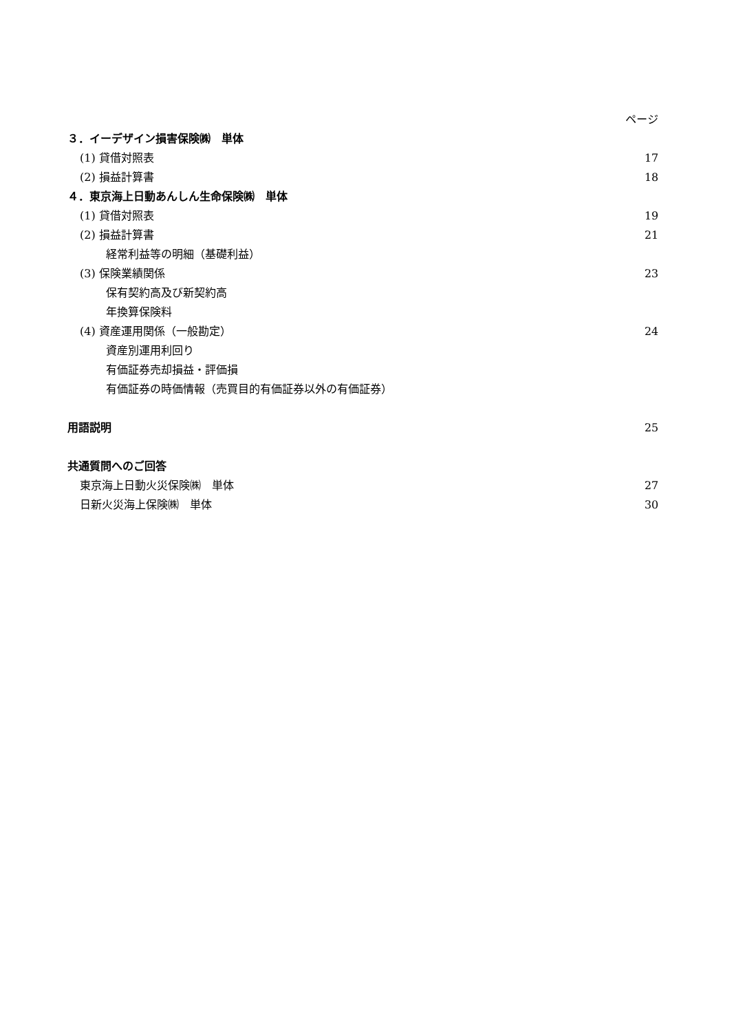ページ
３．イーデザイン損害保険㈱　単体
(1) 貸借対照表 17
(2) 損益計算書 18
４．東京海上日動あんしん生命保険㈱　単体
(1) 貸借対照表 19
(2) 損益計算書 21
経常利益等の明細（基礎利益）
(3) 保険業績関係 23
保有契約高及び新契約高
年換算保険料
(4) 資産運用関係（一般勘定） 24
資産別運用利回り
有価証券売却損益・評価損
有価証券の時価情報（売買目的有価証券以外の有価証券）
用語説明 25
共通質問へのご回答
東京海上日動火災保険㈱　単体 27
日新火災海上保険㈱　単体 30